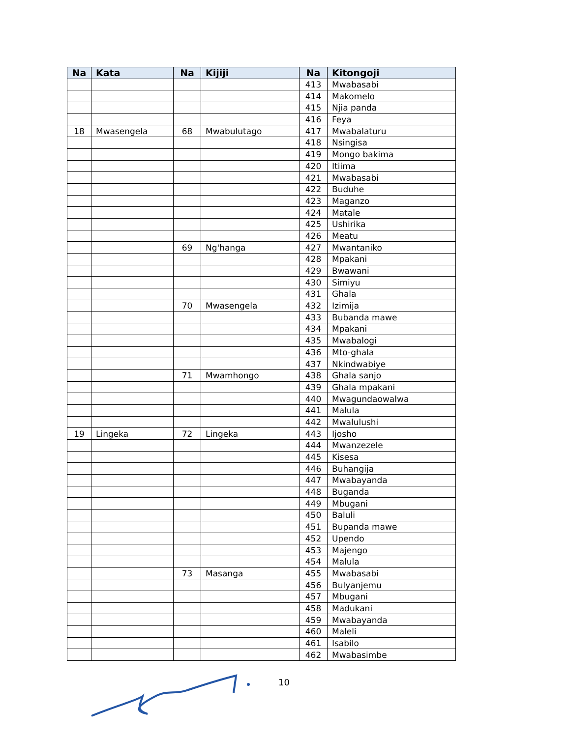| Na | Kata | Na | Kijiji | Na | Kitongoji |
| --- | --- | --- | --- | --- | --- |
| | | | | 413 | Mwabasabi |
| | | | | 414 | Makomelo |
| | | | | 415 | Njia panda |
| | | | | 416 | Feya |
| 18 | Mwasengela | 68 | Mwabulutago | 417 | Mwabalaturu |
| | | | | 418 | Nsingisa |
| | | | | 419 | Mongo bakima |
| | | | | 420 | Itiima |
| | | | | 421 | Mwabasabi |
| | | | | 422 | Buduhe |
| | | | | 423 | Maganzo |
| | | | | 424 | Matale |
| | | | | 425 | Ushirika |
| | | | | 426 | Meatu |
| | | 69 | Ng'hanga | 427 | Mwantaniko |
| | | | | 428 | Mpakani |
| | | | | 429 | Bwawani |
| | | | | 430 | Simiyu |
| | | | | 431 | Ghala |
| | | 70 | Mwasengela | 432 | Izimija |
| | | | | 433 | Bubanda mawe |
| | | | | 434 | Mpakani |
| | | | | 435 | Mwabalogi |
| | | | | 436 | Mto-ghala |
| | | | | 437 | Nkindwabiye |
| | | 71 | Mwamhongo | 438 | Ghala sanjo |
| | | | | 439 | Ghala mpakani |
| | | | | 440 | Mwagundaowalwa |
| | | | | 441 | Malula |
| | | | | 442 | Mwalulushi |
| 19 | Lingeka | 72 | Lingeka | 443 | Ijosho |
| | | | | 444 | Mwanzezele |
| | | | | 445 | Kisesa |
| | | | | 446 | Buhangija |
| | | | | 447 | Mwabayanda |
| | | | | 448 | Buganda |
| | | | | 449 | Mbugani |
| | | | | 450 | Baluli |
| | | | | 451 | Bupanda mawe |
| | | | | 452 | Upendo |
| | | | | 453 | Majengo |
| | | | | 454 | Malula |
| | | 73 | Masanga | 455 | Mwabasabi |
| | | | | 456 | Bulyanjemu |
| | | | | 457 | Mbugani |
| | | | | 458 | Madukani |
| | | | | 459 | Mwabayanda |
| | | | | 460 | Maleli |
| | | | | 461 | Isabilo |
| | | | | 462 | Mwabasimbe |
10